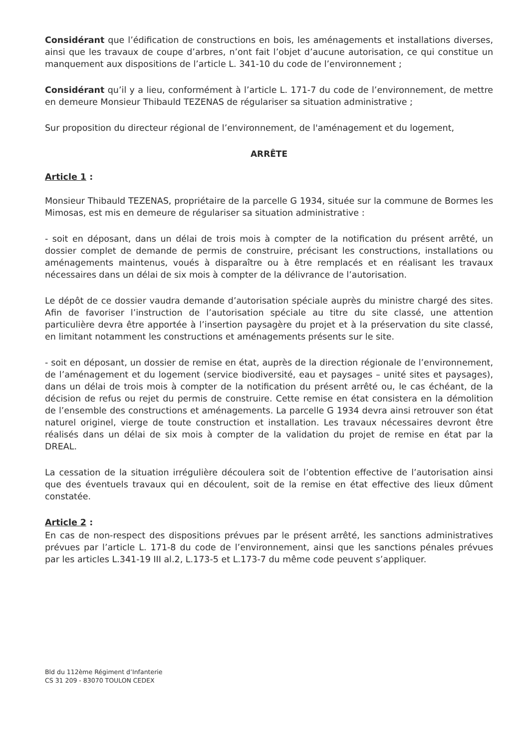Considérant que l’édification de constructions en bois, les aménagements et installations diverses, ainsi que les travaux de coupe d’arbres, n’ont fait l’objet d’aucune autorisation, ce qui constitue un manquement aux dispositions de l’article L. 341-10 du code de l’environnement ;
Considérant qu’il y a lieu, conformément à l’article L. 171-7 du code de l’environnement, de mettre en demeure Monsieur Thibauld TEZENAS de régulariser sa situation administrative ;
Sur proposition du directeur régional de l’environnement, de l'aménagement et du logement,
ARRÊTE
Article 1 :
Monsieur Thibauld TEZENAS, propriétaire de la parcelle G 1934, située sur la commune de Bormes les Mimosas, est mis en demeure de régulariser sa situation administrative :
- soit en déposant, dans un délai de trois mois à compter de la notification du présent arrêté, un dossier complet de demande de permis de construire, précisant les constructions, installations ou aménagements maintenus, voués à disparaître ou à être remplacés et en réalisant les travaux nécessaires dans un délai de six mois à compter de la délivrance de l’autorisation.
Le dépôt de ce dossier vaudra demande d’autorisation spéciale auprès du ministre chargé des sites. Afin de favoriser l’instruction de l’autorisation spéciale au titre du site classé, une attention particulière devra être apportée à l’insertion paysagère du projet et à la préservation du site classé, en limitant notamment les constructions et aménagements présents sur le site.
- soit en déposant, un dossier de remise en état, auprès de la direction régionale de l’environnement, de l’aménagement et du logement (service biodiversité, eau et paysages – unité sites et paysages), dans un délai de trois mois à compter de la notification du présent arrêté ou, le cas échéant, de la décision de refus ou rejet du permis de construire. Cette remise en état consistera en la démolition de l’ensemble des constructions et aménagements. La parcelle G 1934 devra ainsi retrouver son état naturel originel, vierge de toute construction et installation. Les travaux nécessaires devront être réalisés dans un délai de six mois à compter de la validation du projet de remise en état par la DREAL.
La cessation de la situation irrégulière découlera soit de l’obtention effective de l’autorisation ainsi que des éventuels travaux qui en découlent, soit de la remise en état effective des lieux dûment constatée.
Article 2 :
En cas de non-respect des dispositions prévues par le présent arrêté, les sanctions administratives prévues par l’article L. 171-8 du code de l’environnement, ainsi que les sanctions pénales prévues par les articles L.341-19 III al.2, L.173-5 et L.173-7 du même code peuvent s’appliquer.
Bld du 112ème Régiment d’Infanterie
CS 31 209 - 83070 TOULON CEDEX